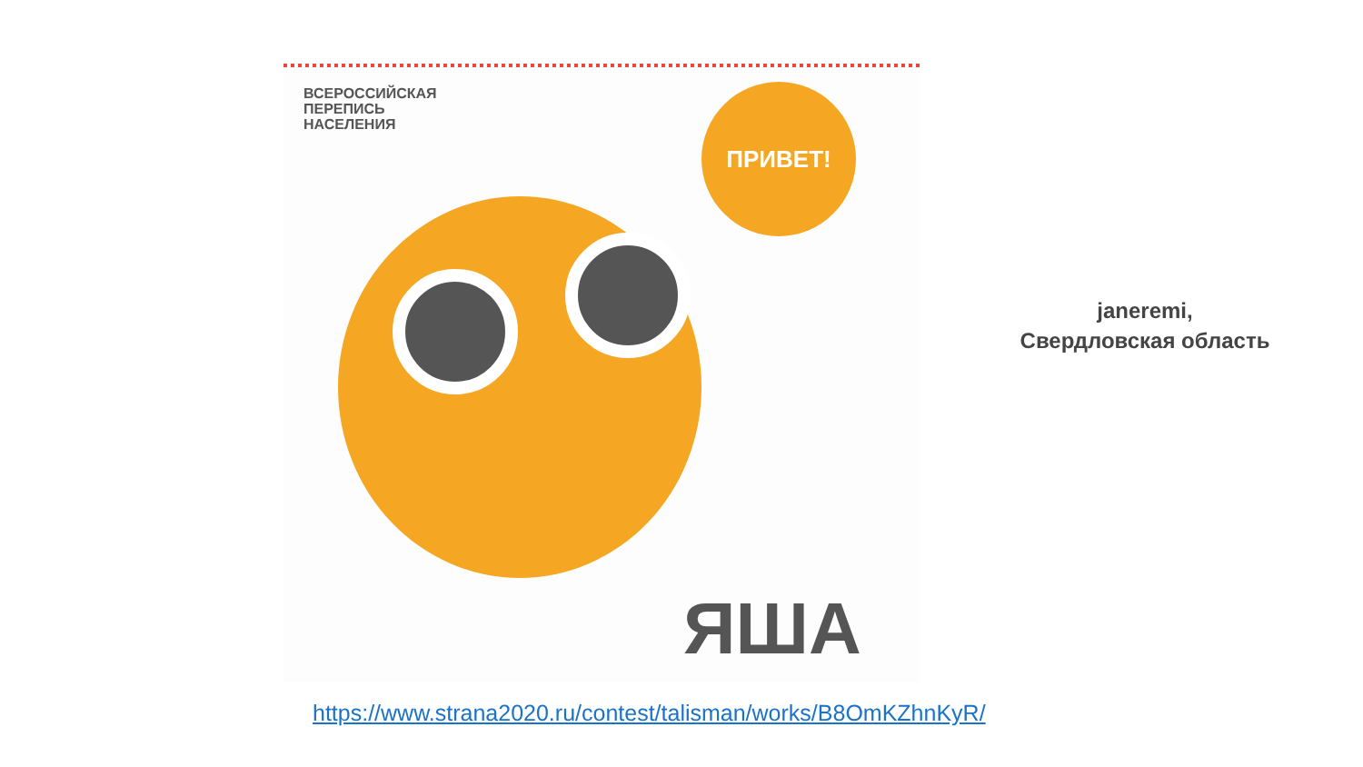ВСЕРОССИЙСКАЯ
ПЕРЕПИСЬ
НАСЕЛЕНИЯ
ПРИВЕТ!
ЯША
janeremi,
Свердловская область
https://www.strana2020.ru/contest/talisman/works/B8OmKZhnKyR/